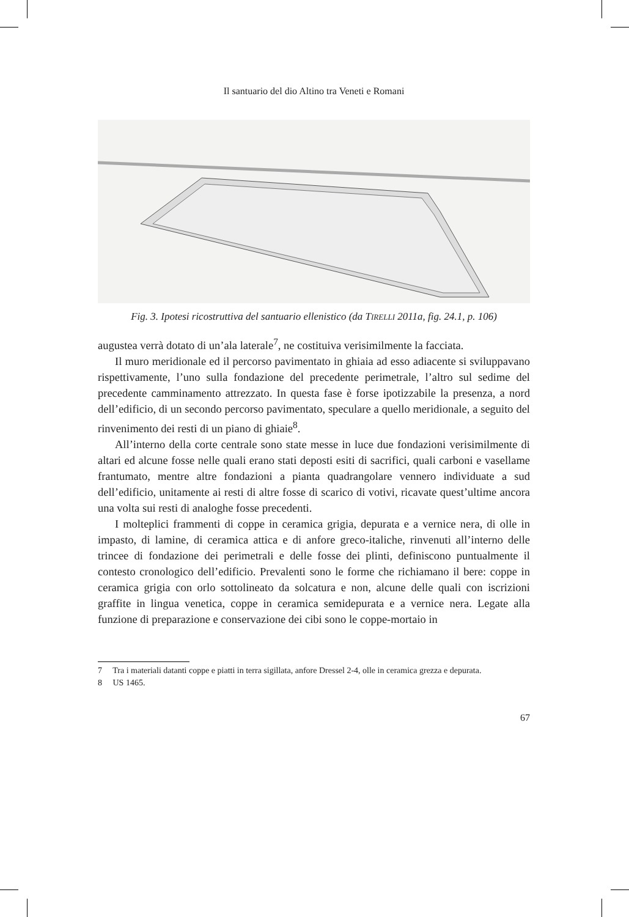Il santuario del dio Altino tra Veneti e Romani
Fig. 3. Ipotesi ricostruttiva del santuario ellenistico (da TIRELLI 2011a, fig. 24.1, p. 106)
augustea verrà dotato di un’ala laterale<sup>7</sup>, ne costituiva verisimilmente la facciata.
Il muro meridionale ed il percorso pavimentato in ghiaia ad esso adiacente si sviluppavano rispettivamente, l’uno sulla fondazione del precedente perimetrale, l’altro sul sedime del precedente camminamento attrezzato. In questa fase è forse ipotizzabile la presenza, a nord dell’edificio, di un secondo percorso pavimentato, speculare a quello meridionale, a seguito del rinvenimento dei resti di un piano di ghiaie<sup>8</sup>.
All’interno della corte centrale sono state messe in luce due fondazioni verisimilmente di altari ed alcune fosse nelle quali erano stati deposti esiti di sacrifici, quali carboni e vasellame frantumato, mentre altre fondazioni a pianta quadrangolare vennero individuate a sud dell’edificio, unitamente ai resti di altre fosse di scarico di votivi, ricavate quest’ultime ancora una volta sui resti di analoghe fosse precedenti.
I molteplici frammenti di coppe in ceramica grigia, depurata e a vernice nera, di olle in impasto, di lamine, di ceramica attica e di anfore greco-italiche, rinvenuti all’interno delle trincee di fondazione dei perimetrali e delle fosse dei plinti, definiscono puntualmente il contesto cronologico dell’edificio. Prevalenti sono le forme che richiamano il bere: coppe in ceramica grigia con orlo sottolineato da solcatura e non, alcune delle quali con iscrizioni graffite in lingua venetica, coppe in ceramica semidepurata e a vernice nera. Legate alla funzione di preparazione e conservazione dei cibi sono le coppe-mortaio in
7 Tra i materiali datanti coppe e piatti in terra sigillata, anfore Dressel 2-4, olle in ceramica grezza e depurata.
8 US 1465.
67